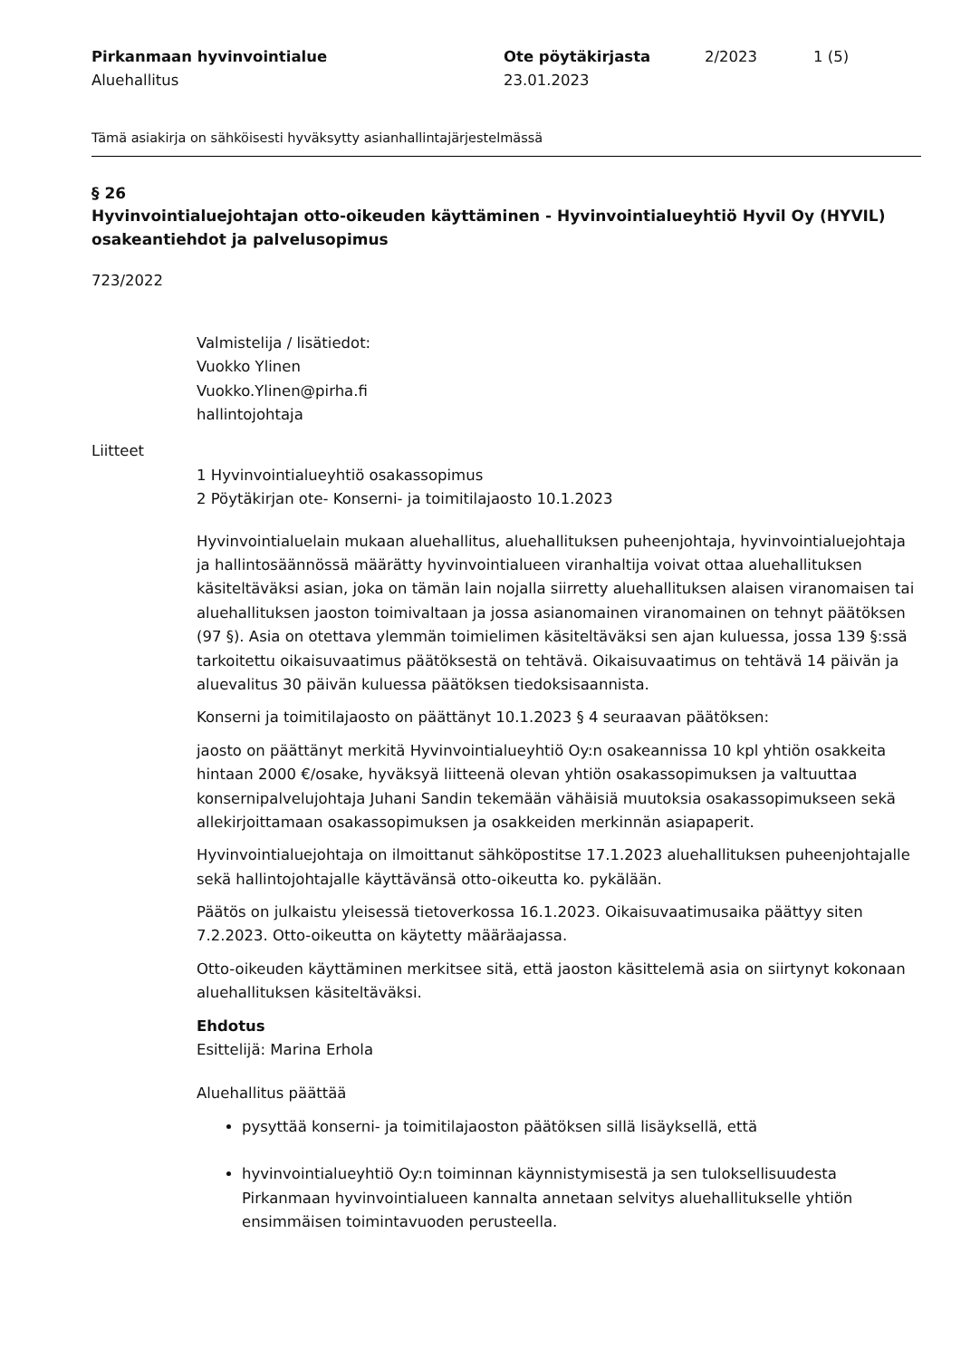Pirkanmaan hyvinvointialue
Aluehallitus
Ote pöytäkirjasta
23.01.2023
2/2023 1 (5)
Tämä asiakirja on sähköisesti hyväksytty asianhallintajärjestelmässä
§ 26
Hyvinvointialuejohtajan otto-oikeuden käyttäminen - Hyvinvointialueyhtiö Hyvil Oy (HYVIL) osakeantiehdot ja palvelusopimus
723/2022
Valmistelija / lisätiedot:
Vuokko Ylinen
Vuokko.Ylinen@pirha.fi
hallintojohtaja
Liitteet
1 Hyvinvointialueyhtiö osakassopimus
2 Pöytäkirjan ote- Konserni- ja toimitilajaosto 10.1.2023
Hyvinvointialuelain mukaan aluehallitus, aluehallituksen puheenjohtaja, hyvinvointialuejohtaja ja hallintosäännössä määrätty hyvinvointialueen viranhaltija voivat ottaa aluehallituksen käsiteltäväksi asian, joka on tämän lain nojalla siirretty aluehallituksen alaisen viranomaisen tai aluehallituksen jaoston toimivaltaan ja jossa asianomainen viranomainen on tehnyt päätöksen (97 §). Asia on otettava ylemmän toimielimen käsiteltäväksi sen ajan kuluessa, jossa 139 §:ssä tarkoitettu oikaisuvaatimus päätöksestä on tehtävä. Oikaisuvaatimus on tehtävä 14 päivän ja aluevalitus 30 päivän kuluessa päätöksen tiedoksisaannista.
Konserni ja toimitilajaosto on päättänyt 10.1.2023 § 4 seuraavan päätöksen:
jaosto on päättänyt merkitä Hyvinvointialueyhtiö Oy:n osakeannissa 10 kpl yhtiön osakkeita hintaan 2000 €/osake, hyväksyä liitteenä olevan yhtiön osakassopimuksen ja valtuuttaa konsernipalvelujohtaja Juhani Sandin tekemään vähäisiä muutoksia osakassopimukseen sekä allekirjoittamaan osakassopimuksen ja osakkeiden merkinnän asiapaperit.
Hyvinvointialuejohtaja on ilmoittanut sähköpostitse 17.1.2023 aluehallituksen puheenjohtajalle sekä hallintojohtajalle käyttävänsä otto-oikeutta ko. pykälään.
Päätös on julkaistu yleisessä tietoverkossa 16.1.2023. Oikaisuvaatimusaika päättyy siten 7.2.2023. Otto-oikeutta on käytetty määräajassa.
Otto-oikeuden käyttäminen merkitsee sitä, että jaoston käsittelemä asia on siirtynyt kokonaan aluehallituksen käsiteltäväksi.
Ehdotus
Esittelijä: Marina Erhola
Aluehallitus päättää
pysyttää konserni- ja toimitilajaoston päätöksen sillä lisäyksellä, että
hyvinvointialueyhtiö Oy:n toiminnan käynnistymisestä ja sen tuloksellisuudesta Pirkanmaan hyvinvointialueen kannalta annetaan selvitys aluehallitukselle yhtiön ensimmäisen toimintavuoden perusteella.